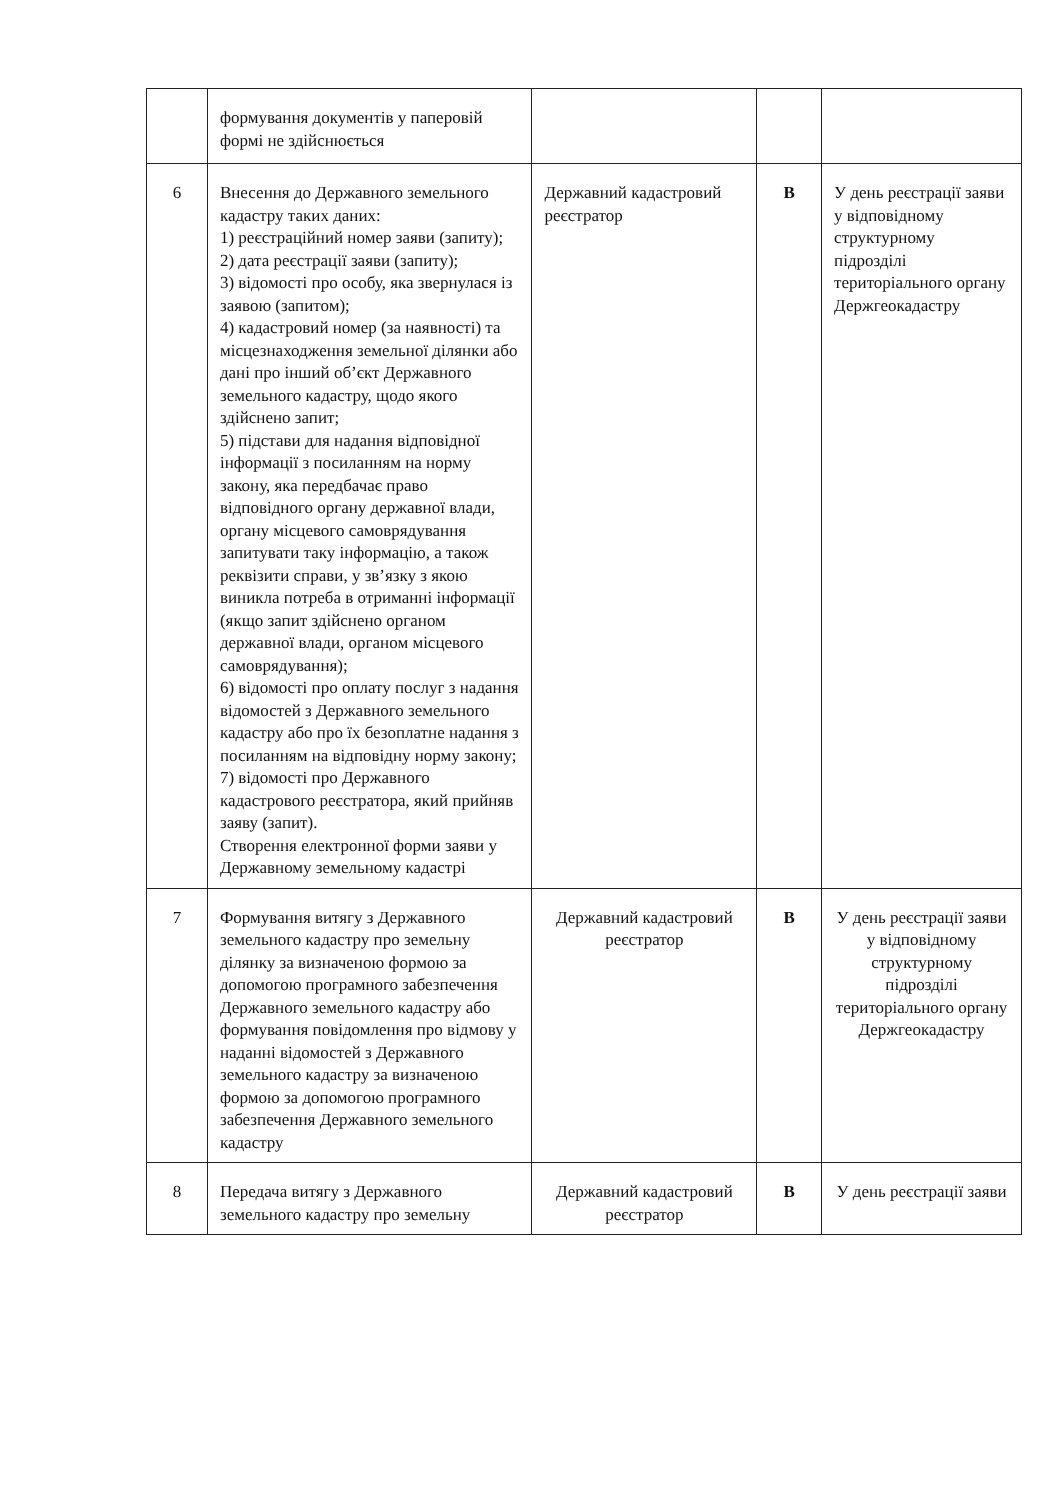| | формування документів у паперовій формі не здійснюється | | | |
| 6 | Внесення до Державного земельного кадастру таких даних: 1) реєстраційний номер заяви (запиту); 2) дата реєстрації заяви (запиту); 3) відомості про особу, яка звернулася із заявою (запитом); 4) кадастровий номер (за наявності) та місцезнаходження земельної ділянки або дані про інший об’єкт Державного земельного кадастру, щодо якого здійснено запит; 5) підстави для надання відповідної інформації з посиланням на норму закону, яка передбачає право відповідного органу державної влади, органу місцевого самоврядування запитувати таку інформацію, а також реквізити справи, у зв’язку з якою виникла потреба в отриманні інформації (якщо запит здійснено органом державної влади, органом місцевого самоврядування); 6) відомості про оплату послуг з надання відомостей з Державного земельного кадастру або про їх безоплатне надання з посиланням на відповідну норму закону; 7) відомості про Державного кадастрового реєстратора, який прийняв заяву (запит). Створення електронної форми заяви у Державному земельному кадастрі | Державний кадастровий реєстратор | В | У день реєстрації заяви у відповідному структурному підрозділі територіального органу Держгеокадастру |
| 7 | Формування витягу з Державного земельного кадастру про земельну ділянку за визначеною формою за допомогою програмного забезпечення Державного земельного кадастру або формування повідомлення про відмову у наданні відомостей з Державного земельного кадастру за визначеною формою за допомогою програмного забезпечення Державного земельного кадастру | Державний кадастровий реєстратор | В | У день реєстрації заяви у відповідному структурному підрозділі територіального органу Держгеокадастру |
| 8 | Передача витягу з Державного земельного кадастру про земельну | Державний кадастровий реєстратор | В | У день реєстрації заяви |